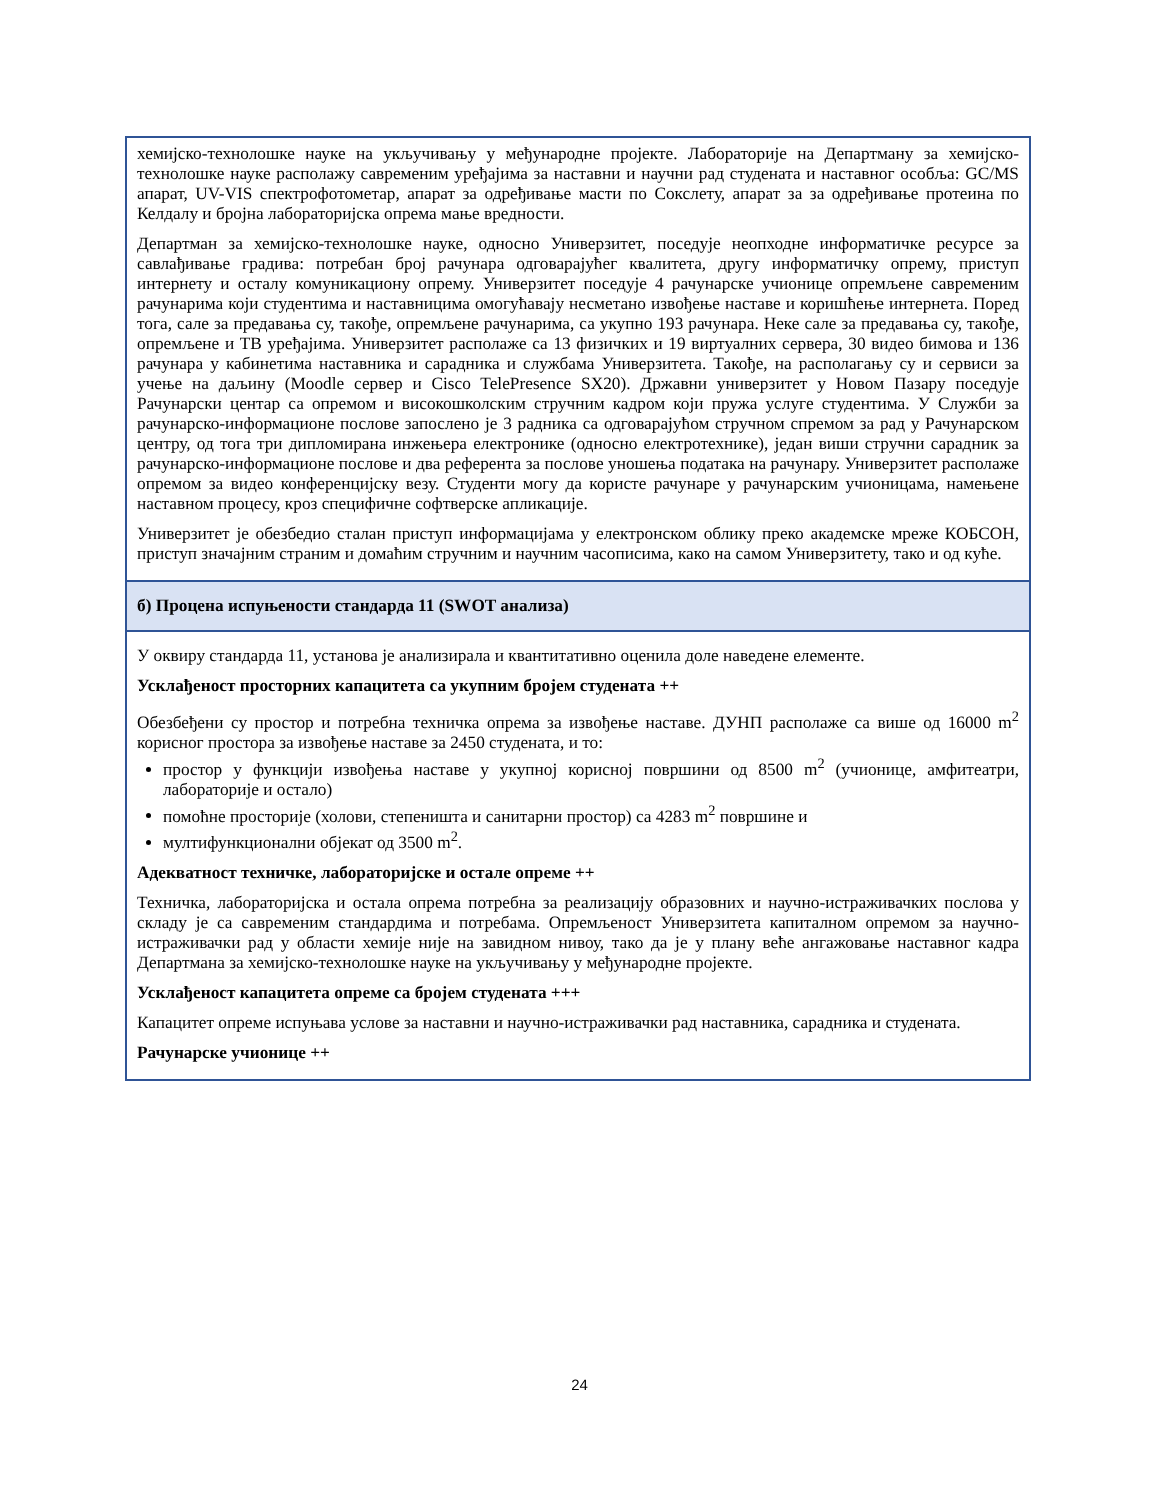хемијско-технолошке науке на укључивању у међународне пројекте. Лабораторије на Департману за хемијско-технолошке науке располажу савременим уређајима за наставни и научни рад студената и наставног особља: GC/MS апарат, UV-VIS спектрофотометар, апарат за одређивање масти по Сокслету, апарат за за одређивање протеина по Келдалу и бројна лабораторијска опрема мање вредности.
Департман за хемијско-технолошке науке, односно Универзитет, поседује неопходне информатичке ресурсе за савлађивање градива: потребан број рачунара одговарајућег квалитета, другу информатичку опрему, приступ интернету и осталу комуникациону опрему. Универзитет поседује 4 рачунарске учионице опремљене савременим рачунарима који студентима и наставницима омогућавају несметано извођење наставе и коришћење интернета. Поред тога, сале за предавања су, такође, опремљене рачунарима, са укупно 193 рачунара. Неке сале за предавања су, такође, опремљене и ТВ уређајима. Универзитет располаже са 13 физичких и 19 виртуалних сервера, 30 видео бимова и 136 рачунара у кабинетима наставника и сарадника и службама Универзитета. Такође, на располагању су и сервиси за учење на даљину (Moodle сервер и Cisco TelePresence SX20). Државни универзитет у Новом Пазару поседује Рачунарски центар са опремом и високошколским стручним кадром који пружа услуге студентима. У Служби за рачунарско-информационе послове запослено је 3 радника са одговарајућом стручном спремом за рад у Рачунарском центру, од тога три дипломирана инжењера електронике (односно електротехнике), један виши стручни сарадник за рачунарско-информационе послове и два референта за послове уношења података на рачунару. Универзитет располаже опремом за видео конференцијску везу. Студенти могу да користе рачунаре у рачунарским учионицама, намењене наставном процесу, кроз специфичне софтверске апликације.
Универзитет је обезбедио сталан приступ информацијама у електронском облику преко академске мреже КОБСОН, приступ значајним страним и домаћим стручним и научним часописима, како на самом Универзитету, тако и од куће.
б) Процена испуњености стандарда 11 (SWOT анализа)
У оквиру стандарда 11, установа је анализирала и квантитативно оценила доле наведене елементе.
Усклађеност просторних капацитета са укупним бројем студената ++
Обезбеђени су простор и потребна техничка опрема за извођење наставе. ДУНП располаже са више од 16000 m<sup>2</sup> корисног простора за извођење наставе за 2450 студената, и то:
простор у функцији извођења наставе у укупној корисној површини од 8500 m<sup>2</sup> (учионице, амфитеатри, лабораторије и остало)
помоћне просторије (холови, степеништа и санитарни простор) са 4283 m<sup>2</sup> површине и
мултифункционални објекат од 3500 m<sup>2</sup>.
Адекватност техничке, лабораторијске и остале опреме ++
Техничка, лабораторијска и остала опрема потребна за реализацију образовних и научно-истраживачких послова у складу је са савременим стандардима и потребама. Опремљеност Универзитета капиталном опремом за научно-истраживачки рад у области хемије није на завидном нивоу, тако да је у плану веће ангажовање наставног кадра Департмана за хемијско-технолошке науке на укључивању у међународне пројекте.
Усклађеност капацитета опреме са бројем студената +++
Капацитет опреме испуњава услове за наставни и научно-истраживачки рад наставника, сарадника и студената.
Рачунарске учионице ++
24